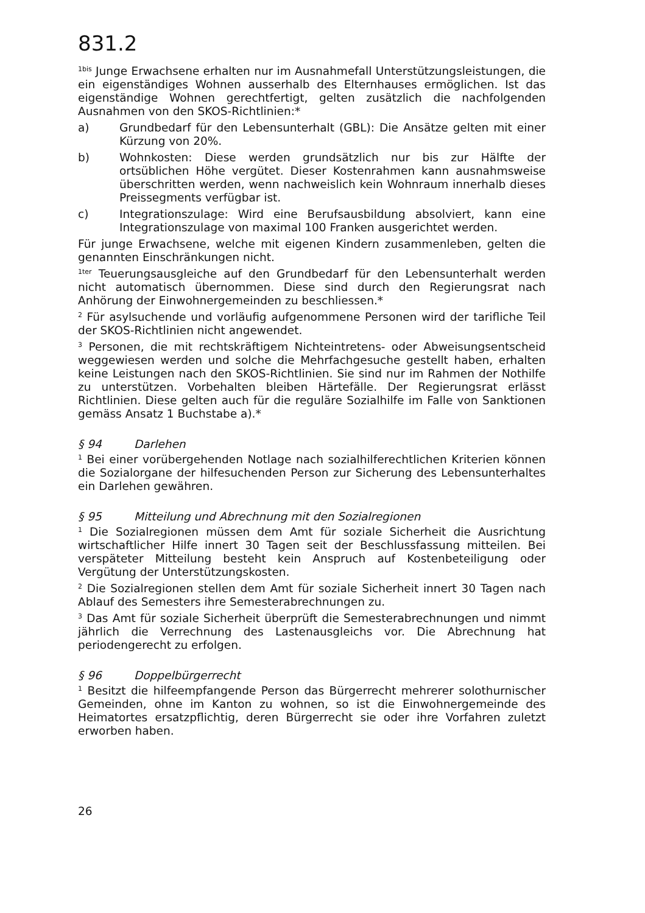831.2
<sup>1bis</sup> Junge Erwachsene erhalten nur im Ausnahmefall Unterstützungsleistungen, die ein eigenständiges Wohnen ausserhalb des Elternhauses ermöglichen. Ist das eigenständige Wohnen gerechtfertigt, gelten zusätzlich die nachfolgenden Ausnahmen von den SKOS-Richtlinien:*
a) Grundbedarf für den Lebensunterhalt (GBL): Die Ansätze gelten mit einer Kürzung von 20%.
b) Wohnkosten: Diese werden grundsätzlich nur bis zur Hälfte der ortsüblichen Höhe vergütet. Dieser Kostenrahmen kann ausnahmsweise überschritten werden, wenn nachweislich kein Wohnraum innerhalb dieses Preissegments verfügbar ist.
c) Integrationszulage: Wird eine Berufsausbildung absolviert, kann eine Integrationszulage von maximal 100 Franken ausgerichtet werden.
Für junge Erwachsene, welche mit eigenen Kindern zusammenleben, gelten die genannten Einschränkungen nicht.
<sup>1ter</sup> Teuerungsausgleiche auf den Grundbedarf für den Lebensunterhalt werden nicht automatisch übernommen. Diese sind durch den Regierungsrat nach Anhörung der Einwohnergemeinden zu beschliessen.*
<sup>2</sup> Für asylsuchende und vorläufig aufgenommene Personen wird der tarifliche Teil der SKOS-Richtlinien nicht angewendet.
<sup>3</sup> Personen, die mit rechtskräftigem Nichteintretens- oder Abweisungsentscheid weggewiesen werden und solche die Mehrfachgesuche gestellt haben, erhalten keine Leistungen nach den SKOS-Richtlinien. Sie sind nur im Rahmen der Nothilfe zu unterstützen. Vorbehalten bleiben Härtefälle. Der Regierungsrat erlässt Richtlinien. Diese gelten auch für die reguläre Sozialhilfe im Falle von Sanktionen gemäss Ansatz 1 Buchstabe a).*
§ 94 Darlehen
<sup>1</sup> Bei einer vorübergehenden Notlage nach sozialhilferechtlichen Kriterien können die Sozialorgane der hilfesuchenden Person zur Sicherung des Lebensunterhaltes ein Darlehen gewähren.
§ 95 Mitteilung und Abrechnung mit den Sozialregionen
<sup>1</sup> Die Sozialregionen müssen dem Amt für soziale Sicherheit die Ausrichtung wirtschaftlicher Hilfe innert 30 Tagen seit der Beschlussfassung mitteilen. Bei verspäteter Mitteilung besteht kein Anspruch auf Kostenbeteiligung oder Vergütung der Unterstützungskosten.
<sup>2</sup> Die Sozialregionen stellen dem Amt für soziale Sicherheit innert 30 Tagen nach Ablauf des Semesters ihre Semesterabrechnungen zu.
<sup>3</sup> Das Amt für soziale Sicherheit überprüft die Semesterabrechnungen und nimmt jährlich die Verrechnung des Lastenausgleichs vor. Die Abrechnung hat periodengerecht zu erfolgen.
§ 96 Doppelbürgerrecht
<sup>1</sup> Besitzt die hilfeempfangende Person das Bürgerrecht mehrerer solothurnischer Gemeinden, ohne im Kanton zu wohnen, so ist die Einwohnergemeinde des Heimatortes ersatzpflichtig, deren Bürgerrecht sie oder ihre Vorfahren zuletzt erworben haben.
26